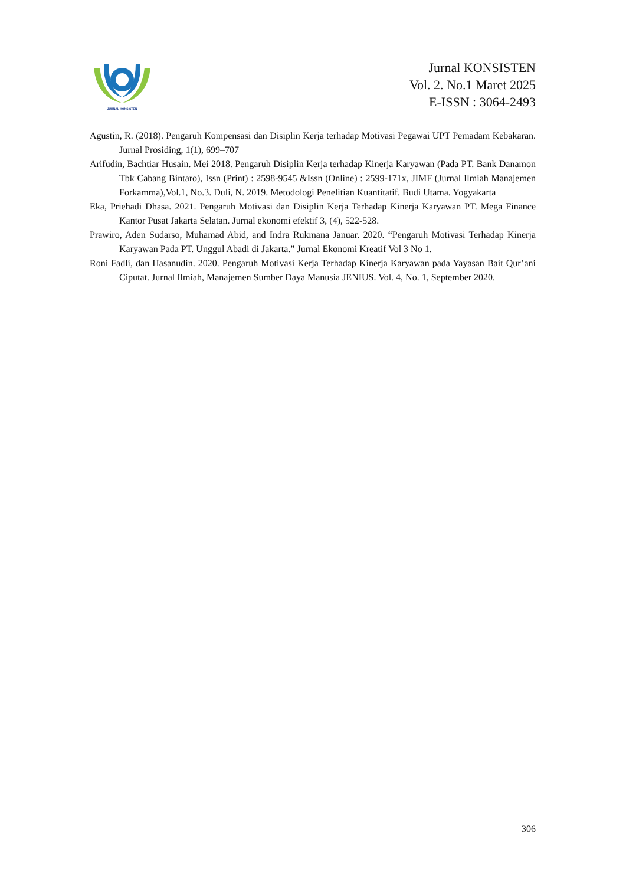JURNAL KONSISTEN
Jurnal KONSISTEN
Vol. 2. No.1 Maret 2025
E-ISSN : 3064-2493
Agustin, R. (2018). Pengaruh Kompensasi dan Disiplin Kerja terhadap Motivasi Pegawai UPT Pemadam Kebakaran. Jurnal Prosiding, 1(1), 699–707
Arifudin, Bachtiar Husain. Mei 2018. Pengaruh Disiplin Kerja terhadap Kinerja Karyawan (Pada PT. Bank Danamon Tbk Cabang Bintaro), Issn (Print) : 2598-9545 &Issn (Online) : 2599-171x, JIMF (Jurnal Ilmiah Manajemen Forkamma),Vol.1, No.3. Duli, N. 2019. Metodologi Penelitian Kuantitatif. Budi Utama. Yogyakarta
Eka, Priehadi Dhasa. 2021. Pengaruh Motivasi dan Disiplin Kerja Terhadap Kinerja Karyawan PT. Mega Finance Kantor Pusat Jakarta Selatan. Jurnal ekonomi efektif 3, (4), 522-528.
Prawiro, Aden Sudarso, Muhamad Abid, and Indra Rukmana Januar. 2020. “Pengaruh Motivasi Terhadap Kinerja Karyawan Pada PT. Unggul Abadi di Jakarta.” Jurnal Ekonomi Kreatif Vol 3 No 1.
Roni Fadli, dan Hasanudin. 2020. Pengaruh Motivasi Kerja Terhadap Kinerja Karyawan pada Yayasan Bait Qur’ani Ciputat. Jurnal Ilmiah, Manajemen Sumber Daya Manusia JENIUS. Vol. 4, No. 1, September 2020.
306